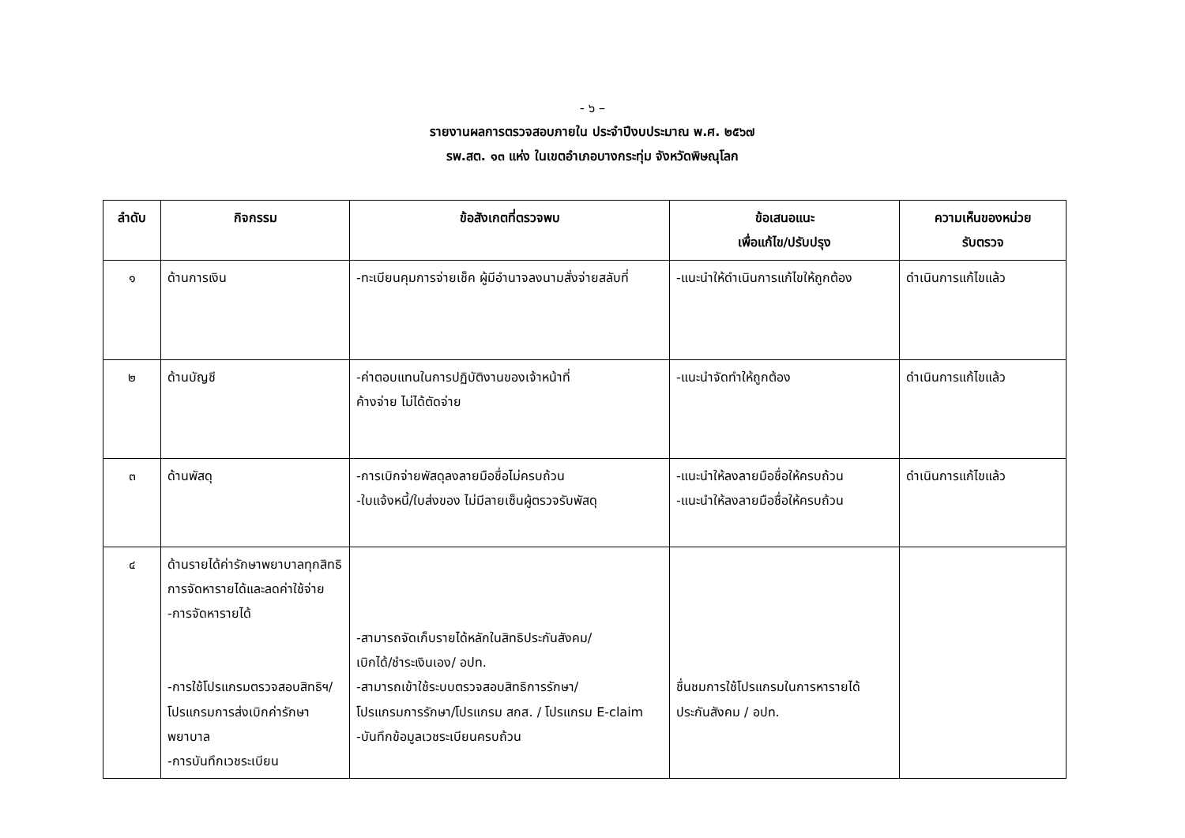- ๖ –
รายงานผลการตรวจสอบภายใน ประจำปีงบประมาณ พ.ศ. ๒๕๖๗
รพ.สต. ๑๓ แห่ง ในเขตอำเภอบางกระทุ่ม จังหวัดพิษณุโลก
| ลำดับ | กิจกรรม | ข้อสังเกตที่ตรวจพบ | ข้อเสนอแนะ เพื่อแก้ไข/ปรับปรุง | ความเห็นของหน่วย รับตรวจ |
| --- | --- | --- | --- | --- |
| ๑ | ด้านการเงิน | -ทะเบียนคุมการจ่ายเช็ค ผู้มีอำนาจลงนามสั่งจ่ายสลับที่ | -แนะนำให้ดำเนินการแก้ไขให้ถูกต้อง | ดำเนินการแก้ไขแล้ว |
| ๒ | ด้านบัญชี | -ค่าตอบแทนในการปฏิบัติงานของเจ้าหน้าที่ ค้างจ่าย ไม่ได้ตัดจ่าย | -แนะนำจัดทำให้ถูกต้อง | ดำเนินการแก้ไขแล้ว |
| ๓ | ด้านพัสดุ | -การเบิกจ่ายพัสดุลงลายมือชื่อไม่ครบถ้วน -ใบแจ้งหนี้/ใบส่งของ ไม่มีลายเซ็นผู้ตรวจรับพัสดุ | -แนะนำให้ลงลายมือชื่อให้ครบถ้วน -แนะนำให้ลงลายมือชื่อให้ครบถ้วน | ดำเนินการแก้ไขแล้ว |
| ๔ | ด้านรายได้ค่ารักษาพยาบาลทุกสิทธิ การจัดหารายได้และลดค่าใช้จ่าย -การจัดหารายได้ -การใช้โปรแกรมตรวจสอบสิทธิฯ/โปรแกรมการส่งเบิกค่ารักษาพยาบาล -การบันทึกเวชระเบียน | -สามารถจัดเก็บรายได้หลักในสิทธิประกันสังคม/ เบิกได้/ชำระเงินเอง/ อปท. -สามารถเข้าใช้ระบบตรวจสอบสิทธิการรักษา/ โปรแกรมการรักษา/โปรแกรม สกส. / โปรแกรม E-claim -บันทึกข้อมูลเวชระเบียนครบถ้วน | ชื่นชมการใช้โปรแกรมในการหารายได้ ประกันสังคม / อปท. | |